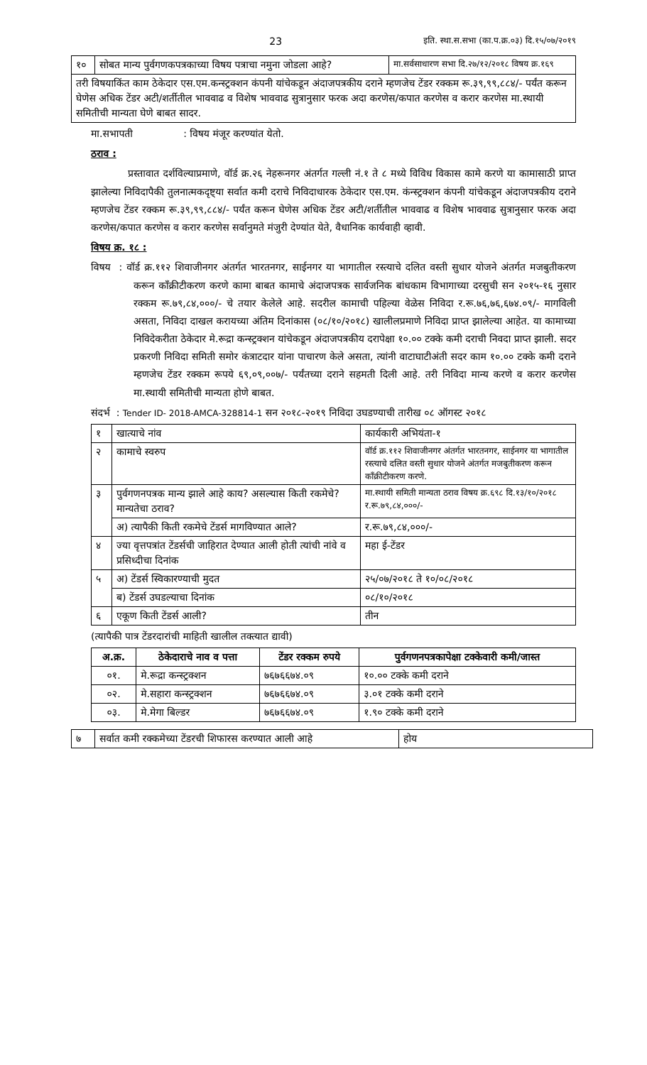23 इति. स्था.स.सभा (का.प.क्र.०३) दि.१५/०७/२०१९
| १० | सोबत मान्य पुर्वगणकपत्रकाच्या विषय पत्राचा नमुना जोडला आहे? | मा.सर्वसाधारण सभा दि.२७/१२/२०१८ विषय क्र.१६९ |
| तरी विषयाकिंत काम ठेकेदार एस.एम.कन्स्ट्रक्शन कंपनी यांचेकडून अंदाजपत्रकीय दराने म्हणजेच टेंडर रक्कम रू.३९,९९,८८४/- पर्यंत करून घेणेस अधिक टेंडर अटी/शर्तीतील भाववाढ व विशेष भाववाढ सुत्रानुसार फरक अदा करणेस/कपात करणेस व करार करणेस मा.स्थायी समितीची मान्यता घेणे बाबत सादर. | | |
मा.सभापती : विषय मंजूर करण्यांत येतो.
ठराव :
प्रस्तावात दर्शविल्याप्रमाणे, वॉर्ड क्र.२६ नेहरूनगर अंतर्गत गल्ली नं.१ ते ८ मध्ये विविध विकास कामे करणे या कामासाठी प्राप्त झालेल्या निविदापैकी तुलनात्मकदृष्ट्या सर्वात कमी दराचे निविदाधारक ठेकेदार एस.एम. कंन्स्ट्रक्शन कंपनी यांचेकडून अंदाजपत्रकीय दराने म्हणजेच टेंडर रक्कम रू.३९,९९,८८४/- पर्यंत करून घेणेस अधिक टेंडर अटी/शर्तीतील भाववाढ व विशेष भाववाढ सुत्रानुसार फरक अदा करणेस/कपात करणेस व करार करणेस सर्वानुमते मंजुरी देण्यांत येते, वैधानिक कार्यवाही व्हावी.
विषय क्र. १८ :
विषय : वॉर्ड क्र.११२ शिवाजीनगर अंतर्गत भारतनगर, साईनगर या भागातील रस्त्याचे दलित वस्ती सुधार योजने अंतर्गत मजबुतीकरण करून कॉंक्रीटीकरण करणे कामा बाबत कामाचे अंदाजपत्रक सार्वजनिक बांधकाम विभागाच्या दरसुची सन २०१५-१६ नुसार रक्कम रू.७९,८४,०००/- चे तयार केलेले आहे. सदरील कामाची पहिल्या वेळेस निविदा र.रू.७६,७६,६७४.०९/- मागविली असता, निविदा दाखल करायच्या अंतिम दिनांकास (०८/१०/२०१८) खालीलप्रमाणे निविदा प्राप्त झालेल्या आहेत. या कामाच्या निविदेकरीता ठेकेदार मे.रूद्रा कन्स्ट्रक्शन यांचेकडून अंदाजपत्रकीय दरापेक्षा १०.०० टक्के कमी दराची निवदा प्राप्त झाली. सदर प्रकरणी निविदा समिती समोर कंत्राटदार यांना पाचारण केले असता, त्यांनी वाटाघाटीअंती सदर काम १०.०० टक्के कमी दराने म्हणजेच टेंडर रक्कम रूपये ६९,०९,००७/- पर्यंतच्या दराने सहमती दिली आहे. तरी निविदा मान्य करणे व करार करणेस मा.स्थायी समितीची मान्यता होणे बाबत.
संदर्भ : Tender ID- 2018-AMCA-328814-1 सन २०१८-२०१९ निविदा उघडण्याची तारीख ०८ ऑगस्ट २०१८
| १ | खात्याचे नांव | कार्यकारी अभियंता-१ |
| २ | कामाचे स्वरुप | वॉर्ड क्र.११२ शिवाजीनगर अंतर्गत भारतनगर, साईनगर या भागातील रस्त्याचे दलित वस्ती सुधार योजने अंतर्गत मजबुतीकरण करून कॉंक्रीटीकरण करणे. |
| ३ | पुर्वगणनपत्रक मान्य झाले आहे काय? असल्यास किती रकमेचे? मान्यतेचा ठराव? | मा.स्थायी समिती मान्यता ठराव विषय क्र.६९८ दि.१३/१०/२०१८ र.रू.७९,८४,०००/- |
| | अ) त्यापैकी किती रकमेचे टेंडर्स मागविण्यात आले? | र.रू.७९,८४,०००/- |
| ४ | ज्या वृत्तपत्रांत टेंडर्सची जाहिरात देण्यात आली होती त्यांची नांवे व प्रसिध्दीचा दिनांक | महा ई-टेंडर |
| ५ | अ) टेंडर्स स्विकारण्याची मुदत | २५/०७/२०१८ ते १०/०८/२०१८ |
| | ब) टेंडर्स उघडल्याचा दिनांक | ०८/१०/२०१८ |
| ६ | एकूण किती टेंडर्स आली? | तीन |
(त्यापैकी पात्र टेंडरदारांची माहिती खालील तक्त्यात द्यावी)
| अ.क्र. | ठेकेदाराचे नाव व पत्ता | टेंडर रक्कम रुपये | पुर्वगणनपत्रकापेक्षा टक्केवारी कमी/जास्त |
| --- | --- | --- | --- |
| ०१. | मे.रूद्रा कन्स्ट्रक्शन | ७६७६६७४.०९ | १०.०० टक्के कमी दराने |
| ०२. | मे.सहारा कन्स्ट्रक्शन | ७६७६६७४.०९ | ३.०१ टक्के कमी दराने |
| ०३. | मे.मेगा बिल्डर | ७६७६६७४.०९ | १.९० टक्के कमी दराने |
| ७ | सर्वात कमी रक्कमेच्या टेंडरची शिफारस करण्यात आली आहे | होय |